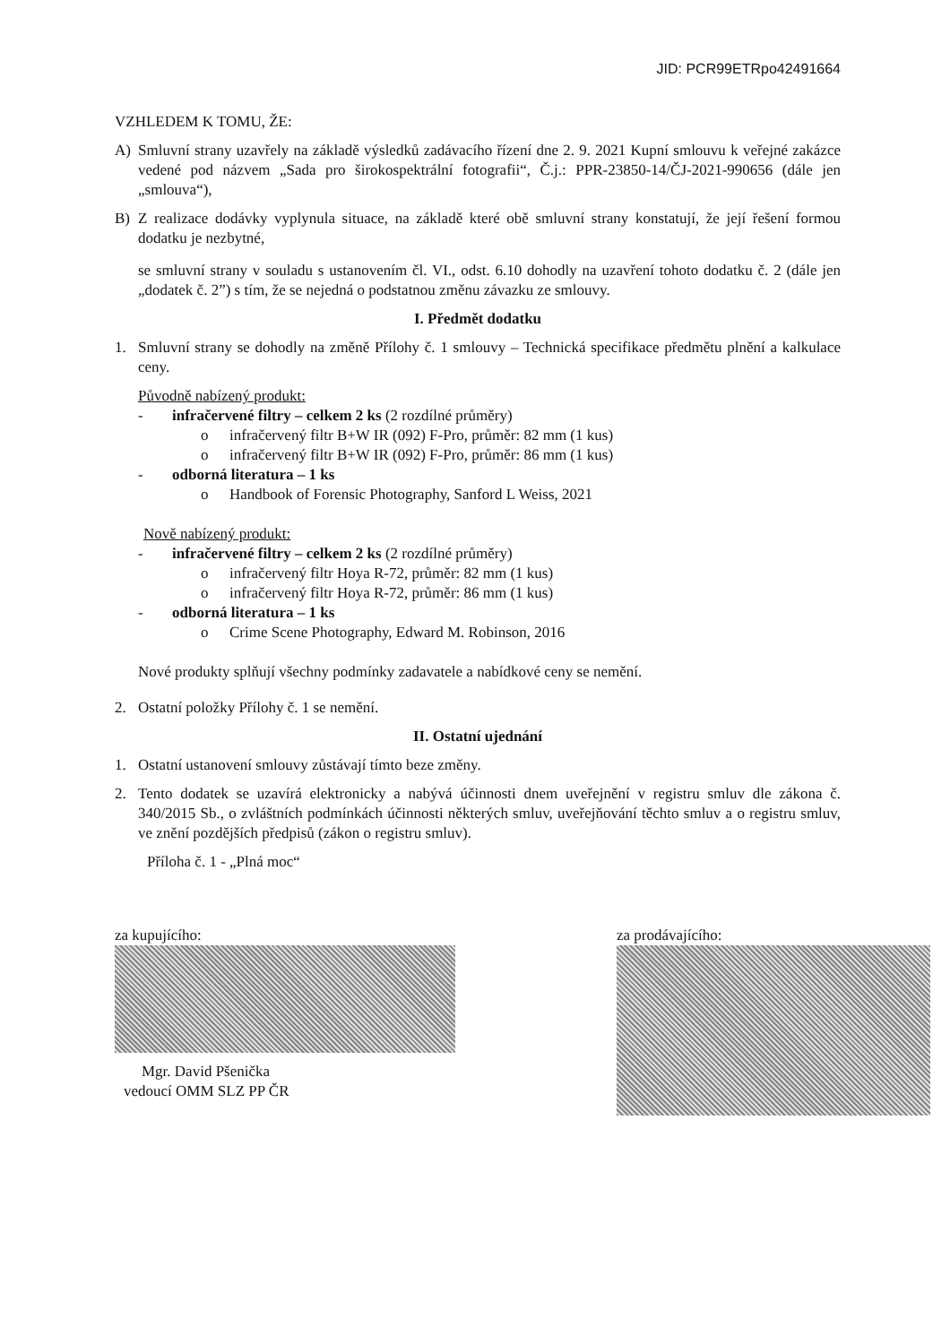JID: PCR99ETRpo42491664
VZHLEDEM K TOMU, ŽE:
A) Smluvní strany uzavřely na základě výsledků zadávacího řízení dne 2. 9. 2021 Kupní smlouvu k veřejné zakázce vedené pod názvem „Sada pro širokospektrální fotografii“, Č.j.: PPR-23850-14/ČJ-2021-990656 (dále jen „smlouva“),
B) Z realizace dodávky vyplynula situace, na základě které obě smluvní strany konstatují, že její řešení formou dodatku je nezbytné,
se smluvní strany v souladu s ustanovením čl. VI., odst. 6.10 dohodly na uzavření tohoto dodatku č. 2 (dále jen „dodatek č. 2”) s tím, že se nejedná o podstatnou změnu závazku ze smlouvy.
I. Předmět dodatku
1. Smluvní strany se dohodly na změně Přílohy č. 1 smlouvy – Technická specifikace předmětu plnění a kalkulace ceny.
Původně nabízený produkt:
- infračervené filtry – celkem 2 ks (2 rozdílné průměry)
o infračervený filtr B+W IR (092) F-Pro, průměr: 82 mm (1 kus)
o infračervený filtr B+W IR (092) F-Pro, průměr: 86 mm (1 kus)
- odborná literatura – 1 ks
o Handbook of Forensic Photography, Sanford L Weiss, 2021
Nově nabízený produkt:
- infračervené filtry – celkem 2 ks (2 rozdílné průměry)
o infračervený filtr Hoya R-72, průměr: 82 mm (1 kus)
o infračervený filtr Hoya R-72, průměr: 86 mm (1 kus)
- odborná literatura – 1 ks
o Crime Scene Photography, Edward M. Robinson, 2016
Nové produkty splňují všechny podmínky zadavatele a nabídkové ceny se nemění.
2. Ostatní položky Přílohy č. 1 se nemění.
II. Ostatní ujednání
1. Ostatní ustanovení smlouvy zůstávají tímto beze změny.
2. Tento dodatek se uzavírá elektronicky a nabývá účinnosti dnem uveřejnění v registru smluv dle zákona č. 340/2015 Sb., o zvláštních podmínkách účinnosti některých smluv, uveřejňování těchto smluv a o registru smluv, ve znění pozdějších předpisů (zákon o registru smluv).
Příloha č. 1 - „Plná moc“
za kupujícího:
Mgr. David Pšenička
vedoucí OMM SLZ PP ČR
za prodávajícího: